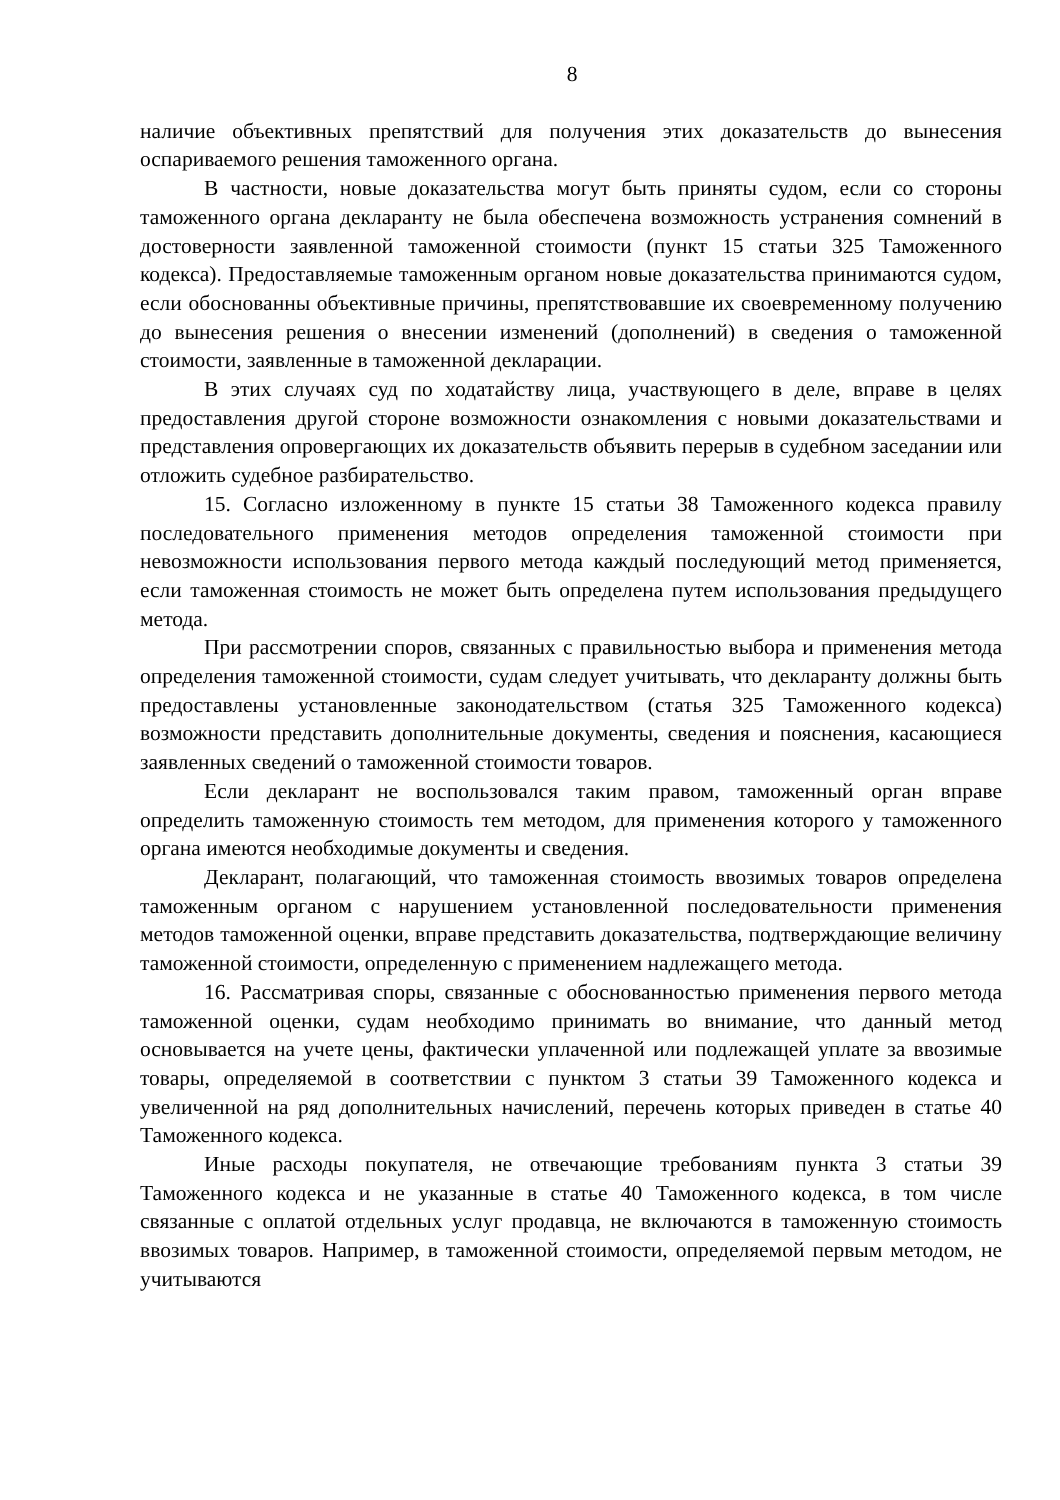8
наличие объективных препятствий для получения этих доказательств до вынесения оспариваемого решения таможенного органа.
В частности, новые доказательства могут быть приняты судом, если со стороны таможенного органа декларанту не была обеспечена возможность устранения сомнений в достоверности заявленной таможенной стоимости (пункт 15 статьи 325 Таможенного кодекса). Предоставляемые таможенным органом новые доказательства принимаются судом, если обоснованны объективные причины, препятствовавшие их своевременному получению до вынесения решения о внесении изменений (дополнений) в сведения о таможенной стоимости, заявленные в таможенной декларации.
В этих случаях суд по ходатайству лица, участвующего в деле, вправе в целях предоставления другой стороне возможности ознакомления с новыми доказательствами и представления опровергающих их доказательств объявить перерыв в судебном заседании или отложить судебное разбирательство.
15. Согласно изложенному в пункте 15 статьи 38 Таможенного кодекса правилу последовательного применения методов определения таможенной стоимости при невозможности использования первого метода каждый последующий метод применяется, если таможенная стоимость не может быть определена путем использования предыдущего метода.
При рассмотрении споров, связанных с правильностью выбора и применения метода определения таможенной стоимости, судам следует учитывать, что декларанту должны быть предоставлены установленные законодательством (статья 325 Таможенного кодекса) возможности представить дополнительные документы, сведения и пояснения, касающиеся заявленных сведений о таможенной стоимости товаров.
Если декларант не воспользовался таким правом, таможенный орган вправе определить таможенную стоимость тем методом, для применения которого у таможенного органа имеются необходимые документы и сведения.
Декларант, полагающий, что таможенная стоимость ввозимых товаров определена таможенным органом с нарушением установленной последовательности применения методов таможенной оценки, вправе представить доказательства, подтверждающие величину таможенной стоимости, определенную с применением надлежащего метода.
16. Рассматривая споры, связанные с обоснованностью применения первого метода таможенной оценки, судам необходимо принимать во внимание, что данный метод основывается на учете цены, фактически уплаченной или подлежащей уплате за ввозимые товары, определяемой в соответствии с пунктом 3 статьи 39 Таможенного кодекса и увеличенной на ряд дополнительных начислений, перечень которых приведен в статье 40 Таможенного кодекса.
Иные расходы покупателя, не отвечающие требованиям пункта 3 статьи 39 Таможенного кодекса и не указанные в статье 40 Таможенного кодекса, в том числе связанные с оплатой отдельных услуг продавца, не включаются в таможенную стоимость ввозимых товаров. Например, в таможенной стоимости, определяемой первым методом, не учитываются